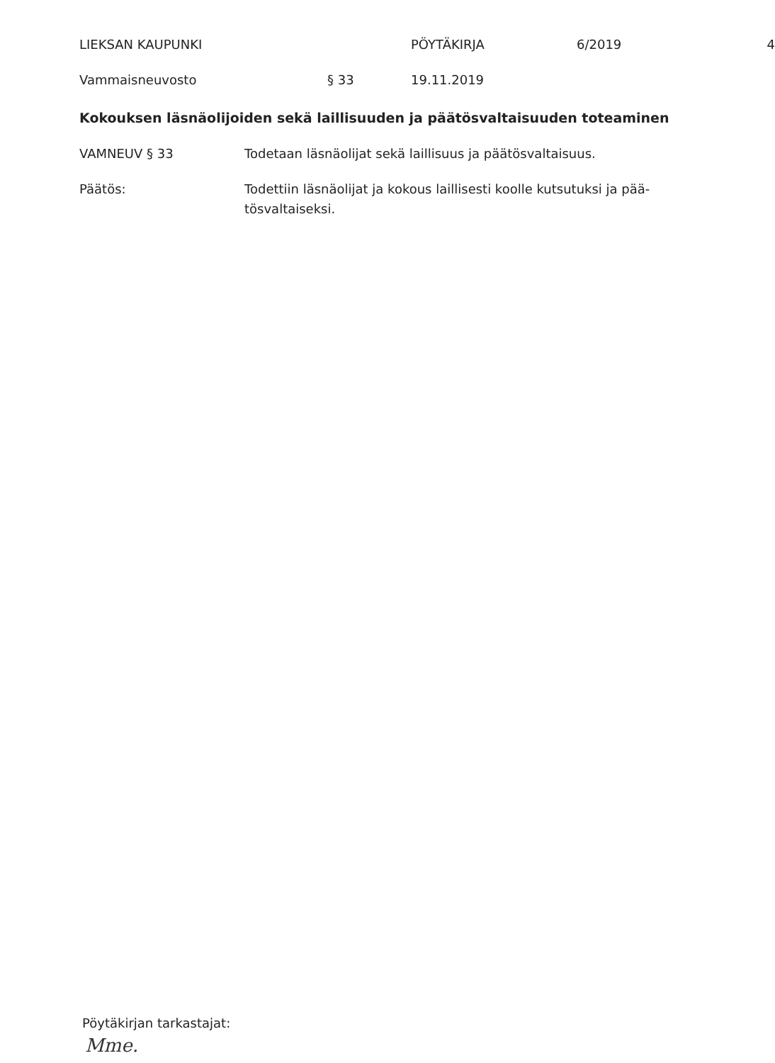LIEKSAN KAUPUNKI PÖYTÄKIRJA 6/2019 4
Vammaisneuvosto § 33 19.11.2019
Kokouksen läsnäolijoiden sekä laillisuuden ja päätösvaltaisuuden toteaminen
VAMNEUV § 33 Todetaan läsnäolijat sekä laillisuus ja päätösvaltaisuus.
Päätös: Todettiin läsnäolijat ja kokous laillisesti koolle kutsutuksi ja pää-
tösvaltaiseksi.
Pöytäkirjan tarkastajat:
Mme.